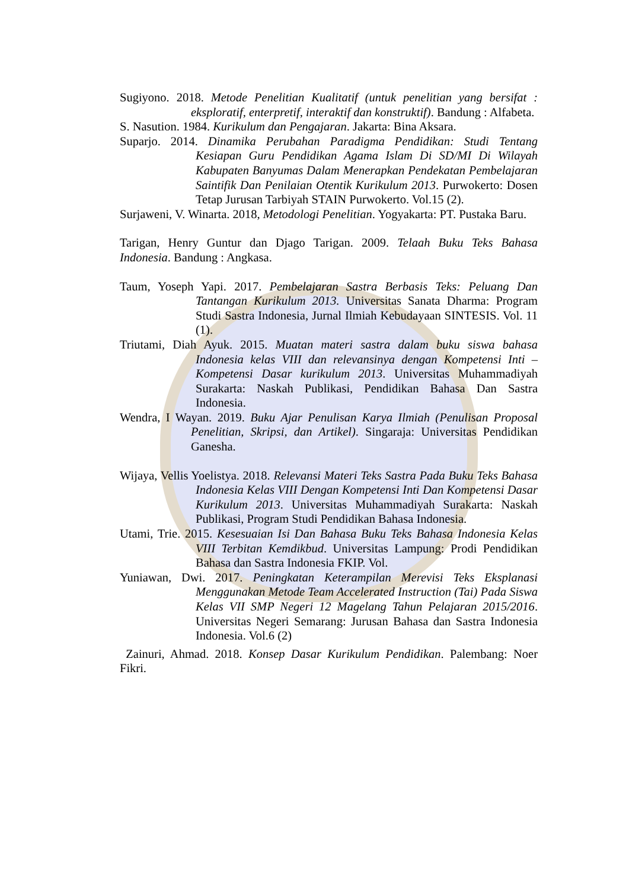Sugiyono. 2018. Metode Penelitian Kualitatif (untuk penelitian yang bersifat : eksploratif, enterpretif, interaktif dan konstruktif). Bandung : Alfabeta.
S. Nasution. 1984. Kurikulum dan Pengajaran. Jakarta: Bina Aksara.
Suparjo. 2014. Dinamika Perubahan Paradigma Pendidikan: Studi Tentang Kesiapan Guru Pendidikan Agama Islam Di SD/MI Di Wilayah Kabupaten Banyumas Dalam Menerapkan Pendekatan Pembelajaran Saintifik Dan Penilaian Otentik Kurikulum 2013. Purwokerto: Dosen Tetap Jurusan Tarbiyah STAIN Purwokerto. Vol.15 (2).
Surjaweni, V. Winarta. 2018, Metodologi Penelitian. Yogyakarta: PT. Pustaka Baru.
Tarigan, Henry Guntur dan Djago Tarigan. 2009. Telaah Buku Teks Bahasa Indonesia. Bandung : Angkasa.
Taum, Yoseph Yapi. 2017. Pembelajaran Sastra Berbasis Teks: Peluang Dan Tantangan Kurikulum 2013. Universitas Sanata Dharma: Program Studi Sastra Indonesia, Jurnal Ilmiah Kebudayaan SINTESIS. Vol. 11 (1).
Triutami, Diah Ayuk. 2015. Muatan materi sastra dalam buku siswa bahasa Indonesia kelas VIII dan relevansinya dengan Kompetensi Inti – Kompetensi Dasar kurikulum 2013. Universitas Muhammadiyah Surakarta: Naskah Publikasi, Pendidikan Bahasa Dan Sastra Indonesia.
Wendra, I Wayan. 2019. Buku Ajar Penulisan Karya Ilmiah (Penulisan Proposal Penelitian, Skripsi, dan Artikel). Singaraja: Universitas Pendidikan Ganesha.
Wijaya, Vellis Yoelistya. 2018. Relevansi Materi Teks Sastra Pada Buku Teks Bahasa Indonesia Kelas VIII Dengan Kompetensi Inti Dan Kompetensi Dasar Kurikulum 2013. Universitas Muhammadiyah Surakarta: Naskah Publikasi, Program Studi Pendidikan Bahasa Indonesia.
Utami, Trie. 2015. Kesesuaian Isi Dan Bahasa Buku Teks Bahasa Indonesia Kelas VIII Terbitan Kemdikbud. Universitas Lampung: Prodi Pendidikan Bahasa dan Sastra Indonesia FKIP. Vol.
Yuniawan, Dwi. 2017. Peningkatan Keterampilan Merevisi Teks Eksplanasi Menggunakan Metode Team Accelerated Instruction (Tai) Pada Siswa Kelas VII SMP Negeri 12 Magelang Tahun Pelajaran 2015/2016. Universitas Negeri Semarang: Jurusan Bahasa dan Sastra Indonesia Indonesia. Vol.6 (2)
Zainuri, Ahmad. 2018. Konsep Dasar Kurikulum Pendidikan. Palembang: Noer Fikri.